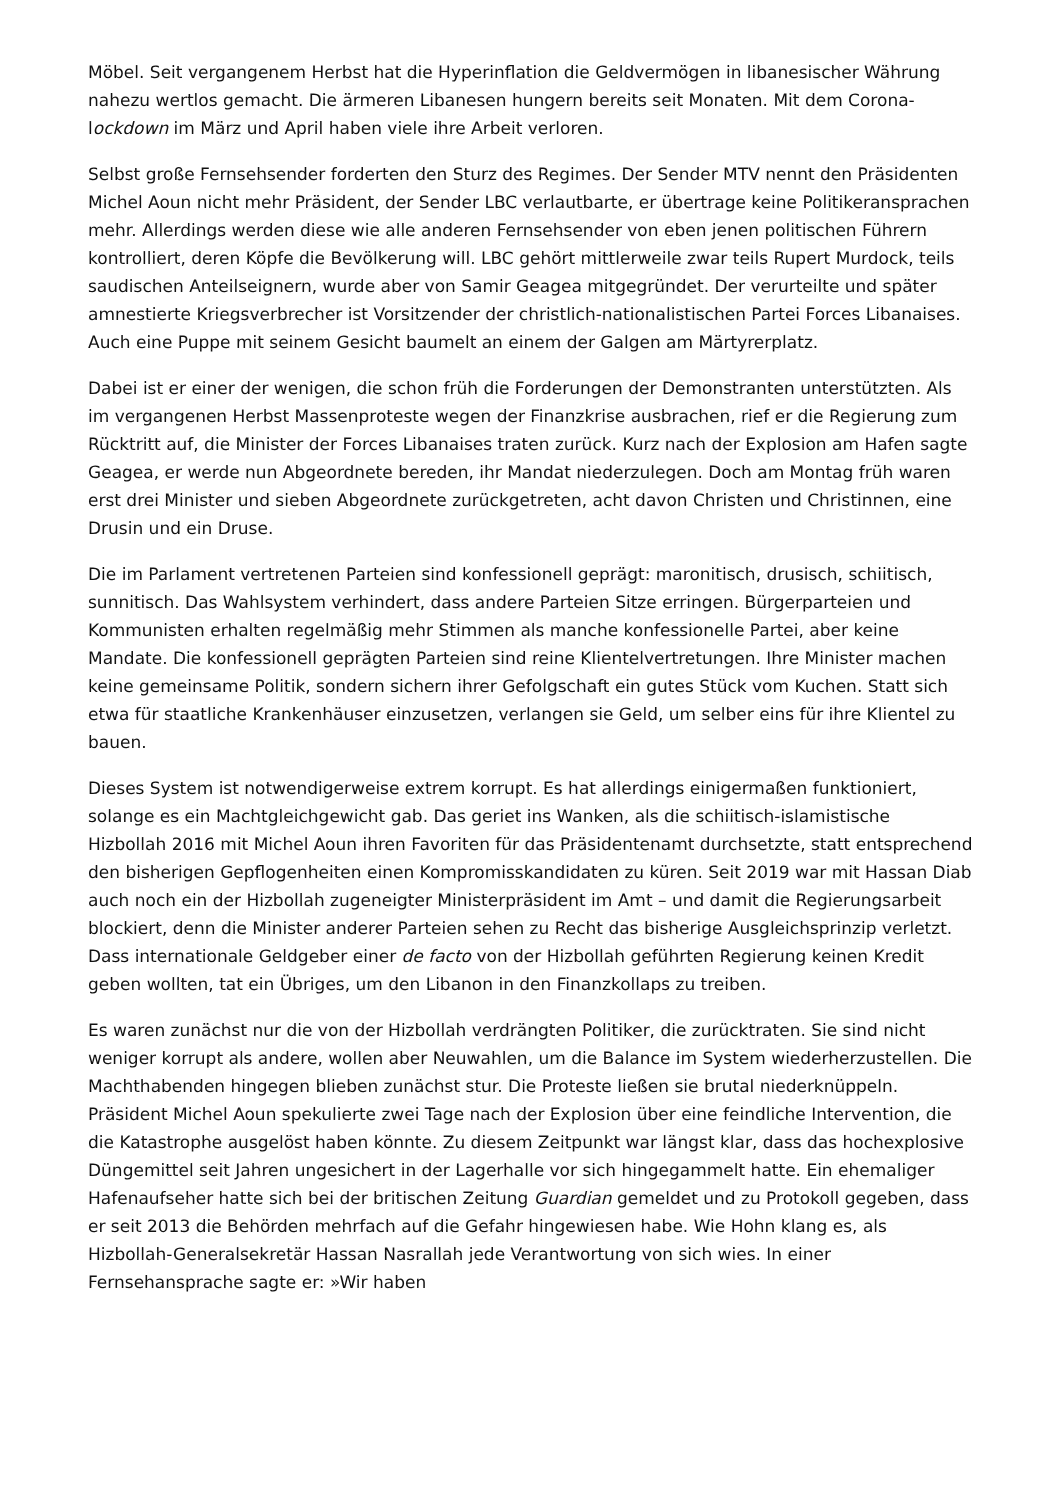Möbel. Seit vergangenem Herbst hat die Hyperinflation die Geldvermögen in libanesischer Währung nahezu wertlos gemacht. Die ärmeren Libanesen hungern bereits seit Monaten. Mit dem Corona-lockdown im März und April haben viele ihre Arbeit verloren.
Selbst große Fernsehsender forderten den Sturz des Regimes. Der Sender MTV nennt den Präsidenten Michel Aoun nicht mehr Präsident, der Sender LBC verlautbarte, er übertrage keine Politikeransprachen mehr. Allerdings werden diese wie alle anderen Fernsehsender von eben jenen politischen Führern kontrolliert, deren Köpfe die Bevölkerung will. LBC gehört mittlerweile zwar teils Rupert Murdock, teils saudischen Anteilseignern, wurde aber von Samir Geagea mitgegründet. Der verurteilte und später amnestierte Kriegsverbrecher ist Vorsitzender der christlich-nationalistischen Partei Forces Libanaises. Auch eine Puppe mit seinem Gesicht baumelt an einem der Galgen am Märtyrerplatz.
Dabei ist er einer der wenigen, die schon früh die Forderungen der Demonstranten unterstützten. Als im vergangenen Herbst Massenproteste wegen der Finanzkrise ausbrachen, rief er die Regierung zum Rücktritt auf, die Minister der Forces Libanaises traten zurück. Kurz nach der Explosion am Hafen sagte Geagea, er werde nun Abgeordnete bereden, ihr Mandat niederzulegen. Doch am Montag früh waren erst drei Minister und sieben Abgeordnete zurückgetreten, acht davon Christen und Christinnen, eine Drusin und ein Druse.
Die im Parlament vertretenen Parteien sind konfessionell geprägt: maronitisch, drusisch, schiitisch, sunnitisch. Das Wahlsystem verhindert, dass andere Parteien Sitze erringen. Bürgerparteien und Kommunisten erhalten regelmäßig mehr Stimmen als manche konfessionelle Partei, aber keine Mandate. Die konfessionell geprägten Parteien sind reine Klientelvertretungen. Ihre Minister machen keine gemeinsame Politik, sondern sichern ihrer Gefolgschaft ein gutes Stück vom Kuchen. Statt sich etwa für staatliche Krankenhäuser einzusetzen, verlangen sie Geld, um selber eins für ihre Klientel zu bauen.
Dieses System ist notwendigerweise extrem korrupt. Es hat allerdings einigermaßen funktioniert, solange es ein Machtgleichgewicht gab. Das geriet ins Wanken, als die schiitisch-islamistische Hizbollah 2016 mit Michel Aoun ihren Favoriten für das Präsidentenamt durchsetzte, statt entsprechend den bisherigen Gepflogenheiten einen Kompromisskandidaten zu küren. Seit 2019 war mit Hassan Diab auch noch ein der Hizbollah zugeneigter Ministerpräsident im Amt – und damit die Regierungsarbeit blockiert, denn die Minister anderer Parteien sehen zu Recht das bisherige Ausgleichsprinzip verletzt. Dass internationale Geldgeber einer de facto von der Hizbollah geführten Regierung keinen Kredit geben wollten, tat ein Übriges, um den Libanon in den Finanzkollaps zu treiben.
Es waren zunächst nur die von der Hizbollah verdrängten Politiker, die zurücktraten. Sie sind nicht weniger korrupt als andere, wollen aber Neuwahlen, um die Balance im System wiederherzustellen. Die Machthabenden hingegen blieben zunächst stur. Die Proteste ließen sie brutal niederknüppeln. Präsident Michel Aoun spekulierte zwei Tage nach der Explosion über eine feindliche Intervention, die die Katastrophe ausgelöst haben könnte. Zu diesem Zeitpunkt war längst klar, dass das hochexplosive Düngemittel seit Jahren ungesichert in der Lagerhalle vor sich hingegammelt hatte. Ein ehemaliger Hafenaufseher hatte sich bei der britischen Zeitung Guardian gemeldet und zu Protokoll gegeben, dass er seit 2013 die Behörden mehrfach auf die Gefahr hingewiesen habe. Wie Hohn klang es, als Hizbollah-Generalsekretär Hassan Nasrallah jede Verantwortung von sich wies. In einer Fernsehansprache sagte er: »Wir haben